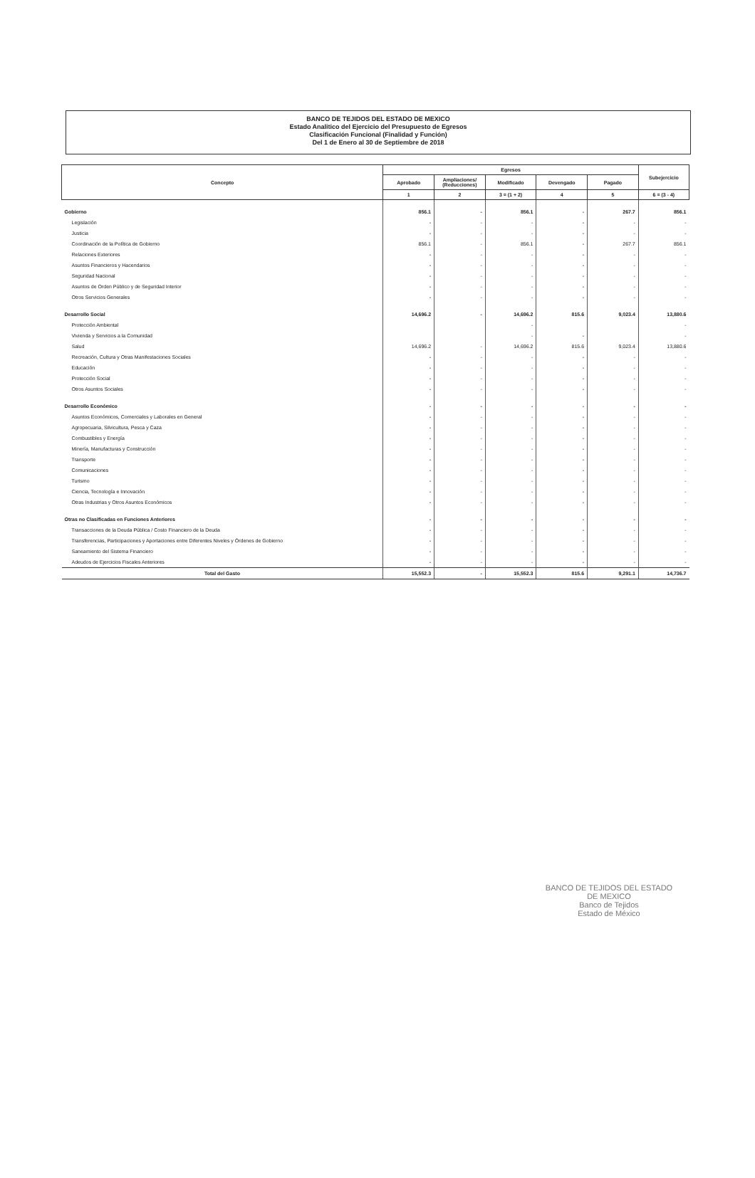BANCO DE TEJIDOS DEL ESTADO DE MEXICO
Estado Analitico del Ejercicio del Presupuesto de Egresos
Clasificación Funcional (Finalidad y Función)
Del 1 de Enero al 30 de Septiembre de 2018
| Concepto | Egresos | | | | | Subejercicio |
| --- | --- | --- | --- | --- | --- | --- |
| | Aprobado | Ampliaciones/ (Reducciones) | Modificado | Devengado | Pagado | |
| | 1 | 2 | 3 = (1 + 2) | 4 | 5 | 6 = (3 - 4) |
| Gobierno | 856.1 | - | 856.1 | - | 267.7 | 856.1 |
| Legislación | - | - | - | - | - | - |
| Justicia | - | - | - | - | - | - |
| Coordinación de la Política de Gobierno | 856.1 | - | 856.1 | - | 267.7 | 856.1 |
| Relaciones Exteriores | - | - | - | - | - | - |
| Asuntos Financieros y Hacendarios | - | - | - | - | - | - |
| Seguridad Nacional | - | - | - | - | - | - |
| Asuntos de Orden Público y de Seguridad Interior | - | - | - | - | - | - |
| Otros Servicios Generales | - | - | - | - | - | - |
| Desarrollo Social | 14,696.2 | - | 14,696.2 | 815.6 | 9,023.4 | 13,880.6 |
| Protección Ambiental | | | - | | | - |
| Vivienda y Servicios a la Comunidad | | | - | - | | - |
| Salud | 14,696.2 | - | 14,696.2 | 815.6 | 9,023.4 | 13,880.6 |
| Recreación, Cultura y Otras Manifestaciones Sociales | - | - | - | - | - | - |
| Educación | - | - | - | - | - | - |
| Protección Social | - | - | - | - | - | - |
| Otros Asuntos Sociales | - | - | - | - | - | - |
| Desarrollo Económico | - | - | - | - | - | - |
| Asuntos Económicos, Comerciales y Laborales en General | - | - | - | - | - | - |
| Agropecuaria, Silvicultura, Pesca y Caza | - | - | - | - | - | - |
| Combustibles y Energía | - | - | - | - | - | - |
| Minería, Manufacturas y Construcción | - | - | - | - | - | - |
| Transporte | - | - | - | - | - | - |
| Comunicaciones | - | - | - | - | - | - |
| Turismo | - | - | - | - | - | - |
| Ciencia, Tecnología e Innovación | - | - | - | - | - | - |
| Otras Industrias y Otros Asuntos Económicos | - | - | - | - | - | - |
| Otras no Clasificadas en Funciones Anteriores | - | - | - | - | - | - |
| Transacciones de la Deuda Pública / Costo Financiero de la Deuda | - | - | - | - | - | - |
| Transferencias, Participaciones y Aportaciones entre Diferentes Niveles y Órdenes de Gobierno | - | - | - | - | - | - |
| Saneamiento del Sistema Financiero | - | - | - | - | - | - |
| Adeudos de Ejercicios Fiscales Anteriores | - | - | - | - | - | - |
| Total del Gasto | 15,552.3 | - | 15,552.3 | 815.6 | 9,291.1 | 14,736.7 |
BANCO DE TEJIDOS DEL ESTADO DE MEXICO
Banco de Tejidos
Estado de México